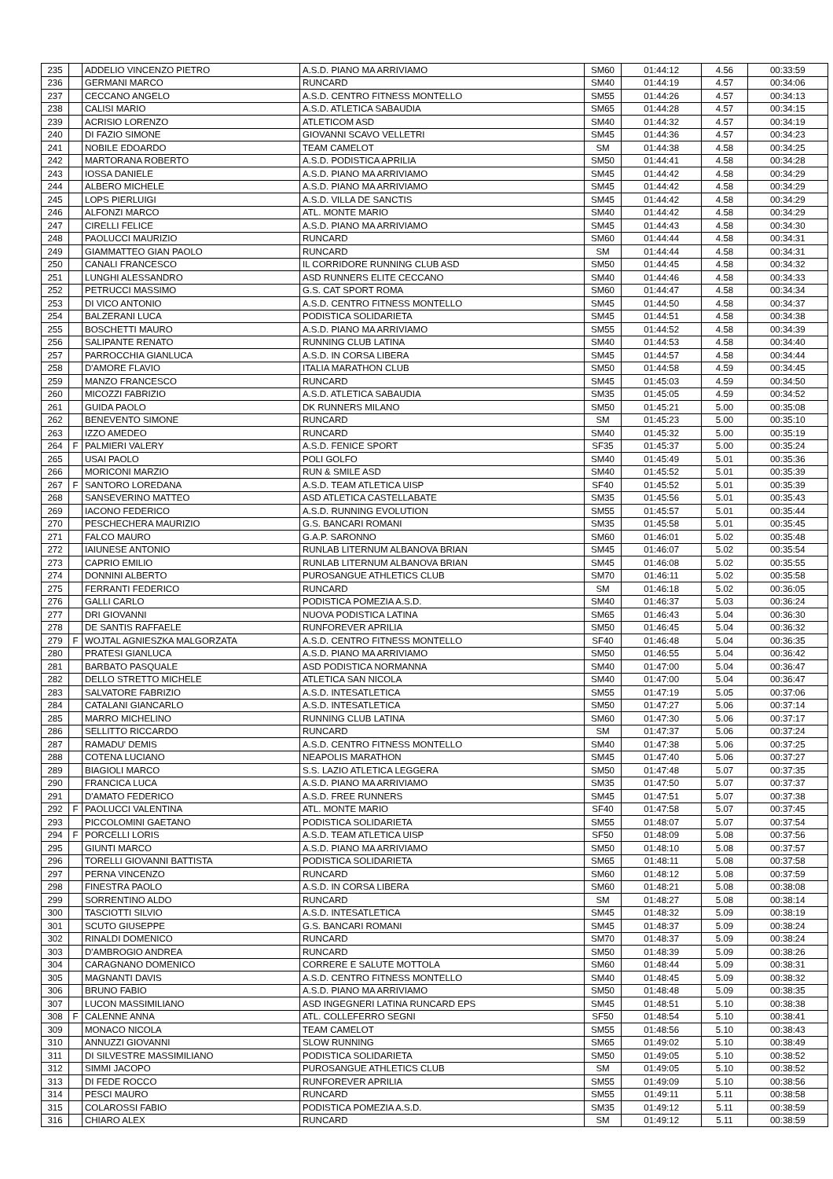| 235 | | ADDELIO VINCENZO PIETRO | A.S.D. PIANO MA ARRIVIAMO | SM60 | 01:44:12 | 4.56 | 00:33:59 |
| 236 | | GERMANI MARCO | RUNCARD | SM40 | 01:44:19 | 4.57 | 00:34:06 |
| 237 | | CECCANO ANGELO | A.S.D. CENTRO FITNESS MONTELLO | SM55 | 01:44:26 | 4.57 | 00:34:13 |
| 238 | | CALISI MARIO | A.S.D. ATLETICA SABAUDIA | SM65 | 01:44:28 | 4.57 | 00:34:15 |
| 239 | | ACRISIO LORENZO | ATLETICOM ASD | SM40 | 01:44:32 | 4.57 | 00:34:19 |
| 240 | | DI FAZIO SIMONE | GIOVANNI SCAVO VELLETRI | SM45 | 01:44:36 | 4.57 | 00:34:23 |
| 241 | | NOBILE EDOARDO | TEAM CAMELOT | SM | 01:44:38 | 4.58 | 00:34:25 |
| 242 | | MARTORANA ROBERTO | A.S.D. PODISTICA APRILIA | SM50 | 01:44:41 | 4.58 | 00:34:28 |
| 243 | | IOSSA DANIELE | A.S.D. PIANO MA ARRIVIAMO | SM45 | 01:44:42 | 4.58 | 00:34:29 |
| 244 | | ALBERO MICHELE | A.S.D. PIANO MA ARRIVIAMO | SM45 | 01:44:42 | 4.58 | 00:34:29 |
| 245 | | LOPS PIERLUIGI | A.S.D. VILLA DE SANCTIS | SM45 | 01:44:42 | 4.58 | 00:34:29 |
| 246 | | ALFONZI MARCO | ATL. MONTE MARIO | SM40 | 01:44:42 | 4.58 | 00:34:29 |
| 247 | | CIRELLI FELICE | A.S.D. PIANO MA ARRIVIAMO | SM45 | 01:44:43 | 4.58 | 00:34:30 |
| 248 | | PAOLUCCI MAURIZIO | RUNCARD | SM60 | 01:44:44 | 4.58 | 00:34:31 |
| 249 | | GIAMMATTEO GIAN PAOLO | RUNCARD | SM | 01:44:44 | 4.58 | 00:34:31 |
| 250 | | CANALI FRANCESCO | IL CORRIDORE RUNNING CLUB ASD | SM50 | 01:44:45 | 4.58 | 00:34:32 |
| 251 | | LUNGHI ALESSANDRO | ASD RUNNERS ELITE CECCANO | SM40 | 01:44:46 | 4.58 | 00:34:33 |
| 252 | | PETRUCCI MASSIMO | G.S. CAT SPORT ROMA | SM60 | 01:44:47 | 4.58 | 00:34:34 |
| 253 | | DI VICO ANTONIO | A.S.D. CENTRO FITNESS MONTELLO | SM45 | 01:44:50 | 4.58 | 00:34:37 |
| 254 | | BALZERANI LUCA | PODISTICA SOLIDARIETA | SM45 | 01:44:51 | 4.58 | 00:34:38 |
| 255 | | BOSCHETTI MAURO | A.S.D. PIANO MA ARRIVIAMO | SM55 | 01:44:52 | 4.58 | 00:34:39 |
| 256 | | SALIPANTE RENATO | RUNNING CLUB LATINA | SM40 | 01:44:53 | 4.58 | 00:34:40 |
| 257 | | PARROCCHIA GIANLUCA | A.S.D. IN CORSA LIBERA | SM45 | 01:44:57 | 4.58 | 00:34:44 |
| 258 | | D'AMORE FLAVIO | ITALIA MARATHON CLUB | SM50 | 01:44:58 | 4.59 | 00:34:45 |
| 259 | | MANZO FRANCESCO | RUNCARD | SM45 | 01:45:03 | 4.59 | 00:34:50 |
| 260 | | MICOZZI FABRIZIO | A.S.D. ATLETICA SABAUDIA | SM35 | 01:45:05 | 4.59 | 00:34:52 |
| 261 | | GUIDA PAOLO | DK RUNNERS MILANO | SM50 | 01:45:21 | 5.00 | 00:35:08 |
| 262 | | BENEVENTO SIMONE | RUNCARD | SM | 01:45:23 | 5.00 | 00:35:10 |
| 263 | | IZZO AMEDEO | RUNCARD | SM40 | 01:45:32 | 5.00 | 00:35:19 |
| 264 | F | PALMIERI VALERY | A.S.D. FENICE SPORT | SF35 | 01:45:37 | 5.00 | 00:35:24 |
| 265 | | USAI PAOLO | POLI GOLFO | SM40 | 01:45:49 | 5.01 | 00:35:36 |
| 266 | | MORICONI MARZIO | RUN & SMILE ASD | SM40 | 01:45:52 | 5.01 | 00:35:39 |
| 267 | F | SANTORO LOREDANA | A.S.D. TEAM ATLETICA UISP | SF40 | 01:45:52 | 5.01 | 00:35:39 |
| 268 | | SANSEVERINO MATTEO | ASD ATLETICA CASTELLABATE | SM35 | 01:45:56 | 5.01 | 00:35:43 |
| 269 | | IACONO FEDERICO | A.S.D. RUNNING EVOLUTION | SM55 | 01:45:57 | 5.01 | 00:35:44 |
| 270 | | PESCHECHERA MAURIZIO | G.S. BANCARI ROMANI | SM35 | 01:45:58 | 5.01 | 00:35:45 |
| 271 | | FALCO MAURO | G.A.P. SARONNO | SM60 | 01:46:01 | 5.02 | 00:35:48 |
| 272 | | IAIUNESE ANTONIO | RUNLAB LITERNUM ALBANOVA BRIAN | SM45 | 01:46:07 | 5.02 | 00:35:54 |
| 273 | | CAPRIO EMILIO | RUNLAB LITERNUM ALBANOVA BRIAN | SM45 | 01:46:08 | 5.02 | 00:35:55 |
| 274 | | DONNINI ALBERTO | PUROSANGUE ATHLETICS CLUB | SM70 | 01:46:11 | 5.02 | 00:35:58 |
| 275 | | FERRANTI FEDERICO | RUNCARD | SM | 01:46:18 | 5.02 | 00:36:05 |
| 276 | | GALLI CARLO | PODISTICA POMEZIA A.S.D. | SM40 | 01:46:37 | 5.03 | 00:36:24 |
| 277 | | DRI GIOVANNI | NUOVA PODISTICA LATINA | SM65 | 01:46:43 | 5.04 | 00:36:30 |
| 278 | | DE SANTIS RAFFAELE | RUNFOREVER APRILIA | SM50 | 01:46:45 | 5.04 | 00:36:32 |
| 279 | F | WOJTAL AGNIESZKA MALGORZATA | A.S.D. CENTRO FITNESS MONTELLO | SF40 | 01:46:48 | 5.04 | 00:36:35 |
| 280 | | PRATESI GIANLUCA | A.S.D. PIANO MA ARRIVIAMO | SM50 | 01:46:55 | 5.04 | 00:36:42 |
| 281 | | BARBATO PASQUALE | ASD PODISTICA NORMANNA | SM40 | 01:47:00 | 5.04 | 00:36:47 |
| 282 | | DELLO STRETTO MICHELE | ATLETICA SAN NICOLA | SM40 | 01:47:00 | 5.04 | 00:36:47 |
| 283 | | SALVATORE FABRIZIO | A.S.D. INTESATLETICA | SM55 | 01:47:19 | 5.05 | 00:37:06 |
| 284 | | CATALANI GIANCARLO | A.S.D. INTESATLETICA | SM50 | 01:47:27 | 5.06 | 00:37:14 |
| 285 | | MARRO MICHELINO | RUNNING CLUB LATINA | SM60 | 01:47:30 | 5.06 | 00:37:17 |
| 286 | | SELLITTO RICCARDO | RUNCARD | SM | 01:47:37 | 5.06 | 00:37:24 |
| 287 | | RAMADU' DEMIS | A.S.D. CENTRO FITNESS MONTELLO | SM40 | 01:47:38 | 5.06 | 00:37:25 |
| 288 | | COTENA LUCIANO | NEAPOLIS MARATHON | SM45 | 01:47:40 | 5.06 | 00:37:27 |
| 289 | | BIAGIOLI MARCO | S.S. LAZIO ATLETICA LEGGERA | SM50 | 01:47:48 | 5.07 | 00:37:35 |
| 290 | | FRANCICA LUCA | A.S.D. PIANO MA ARRIVIAMO | SM35 | 01:47:50 | 5.07 | 00:37:37 |
| 291 | | D'AMATO FEDERICO | A.S.D. FREE RUNNERS | SM45 | 01:47:51 | 5.07 | 00:37:38 |
| 292 | F | PAOLUCCI VALENTINA | ATL. MONTE MARIO | SF40 | 01:47:58 | 5.07 | 00:37:45 |
| 293 | | PICCOLOMINI GAETANO | PODISTICA SOLIDARIETA | SM55 | 01:48:07 | 5.07 | 00:37:54 |
| 294 | F | PORCELLI LORIS | A.S.D. TEAM ATLETICA UISP | SF50 | 01:48:09 | 5.08 | 00:37:56 |
| 295 | | GIUNTI MARCO | A.S.D. PIANO MA ARRIVIAMO | SM50 | 01:48:10 | 5.08 | 00:37:57 |
| 296 | | TORELLI GIOVANNI BATTISTA | PODISTICA SOLIDARIETA | SM65 | 01:48:11 | 5.08 | 00:37:58 |
| 297 | | PERNA VINCENZO | RUNCARD | SM60 | 01:48:12 | 5.08 | 00:37:59 |
| 298 | | FINESTRA PAOLO | A.S.D. IN CORSA LIBERA | SM60 | 01:48:21 | 5.08 | 00:38:08 |
| 299 | | SORRENTINO ALDO | RUNCARD | SM | 01:48:27 | 5.08 | 00:38:14 |
| 300 | | TASCIOTTI SILVIO | A.S.D. INTESATLETICA | SM45 | 01:48:32 | 5.09 | 00:38:19 |
| 301 | | SCUTO GIUSEPPE | G.S. BANCARI ROMANI | SM45 | 01:48:37 | 5.09 | 00:38:24 |
| 302 | | RINALDI DOMENICO | RUNCARD | SM70 | 01:48:37 | 5.09 | 00:38:24 |
| 303 | | D'AMBROGIO ANDREA | RUNCARD | SM50 | 01:48:39 | 5.09 | 00:38:26 |
| 304 | | CARAGNANO DOMENICO | CORRERE E SALUTE MOTTOLA | SM60 | 01:48:44 | 5.09 | 00:38:31 |
| 305 | | MAGNANTI DAVIS | A.S.D. CENTRO FITNESS MONTELLO | SM40 | 01:48:45 | 5.09 | 00:38:32 |
| 306 | | BRUNO FABIO | A.S.D. PIANO MA ARRIVIAMO | SM50 | 01:48:48 | 5.09 | 00:38:35 |
| 307 | | LUCON MASSIMILIANO | ASD INGEGNERI LATINA RUNCARD EPS | SM45 | 01:48:51 | 5.10 | 00:38:38 |
| 308 | F | CALENNE ANNA | ATL. COLLEFERRO SEGNI | SF50 | 01:48:54 | 5.10 | 00:38:41 |
| 309 | | MONACO NICOLA | TEAM CAMELOT | SM55 | 01:48:56 | 5.10 | 00:38:43 |
| 310 | | ANNUZZI GIOVANNI | SLOW RUNNING | SM65 | 01:49:02 | 5.10 | 00:38:49 |
| 311 | | DI SILVESTRE MASSIMILIANO | PODISTICA SOLIDARIETA | SM50 | 01:49:05 | 5.10 | 00:38:52 |
| 312 | | SIMMI JACOPO | PUROSANGUE ATHLETICS CLUB | SM | 01:49:05 | 5.10 | 00:38:52 |
| 313 | | DI FEDE ROCCO | RUNFOREVER APRILIA | SM55 | 01:49:09 | 5.10 | 00:38:56 |
| 314 | | PESCI MAURO | RUNCARD | SM55 | 01:49:11 | 5.11 | 00:38:58 |
| 315 | | COLAROSSI FABIO | PODISTICA POMEZIA A.S.D. | SM35 | 01:49:12 | 5.11 | 00:38:59 |
| 316 | | CHIARO ALEX | RUNCARD | SM | 01:49:12 | 5.11 | 00:38:59 |